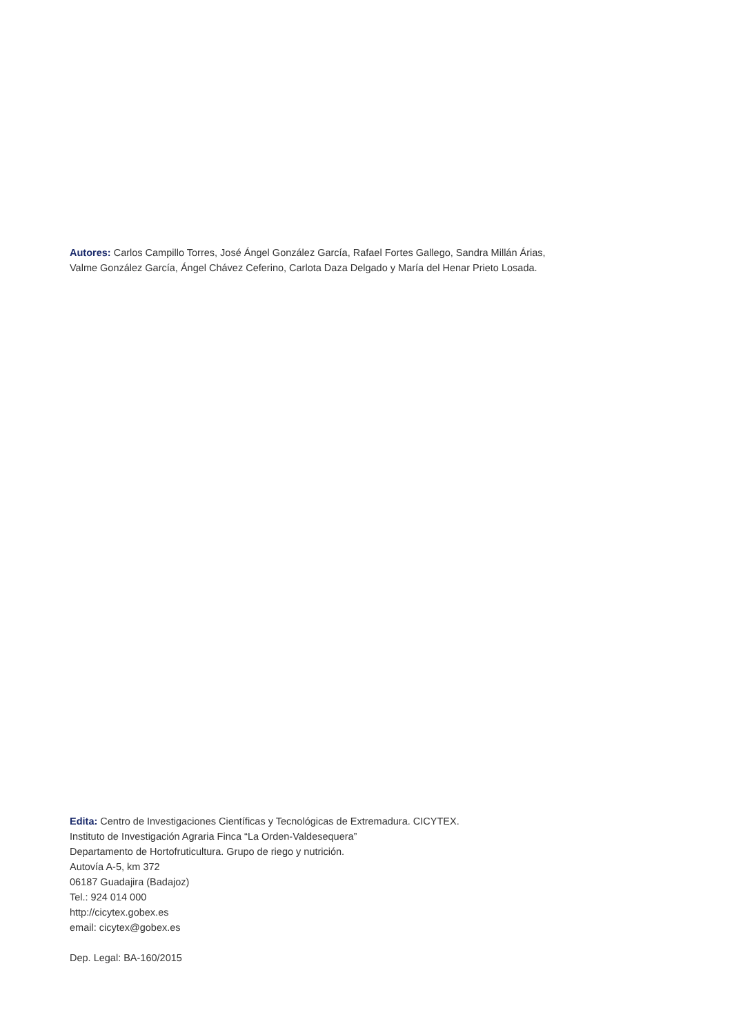Autores: Carlos Campillo Torres, José Ángel González García, Rafael Fortes Gallego, Sandra Millán Árias,
Valme González García, Ángel Chávez Ceferino, Carlota Daza Delgado y María del Henar Prieto Losada.
Edita: Centro de Investigaciones Científicas y Tecnológicas de Extremadura. CICYTEX.
Instituto de Investigación Agraria Finca “La Orden-Valdesequera”
Departamento de Hortofruticultura. Grupo de riego y nutrición.
Autovía A-5, km 372
06187 Guadajira (Badajoz)
Tel.: 924 014 000
http://cicytex.gobex.es
email: cicytex@gobex.es
Dep. Legal: BA-160/2015